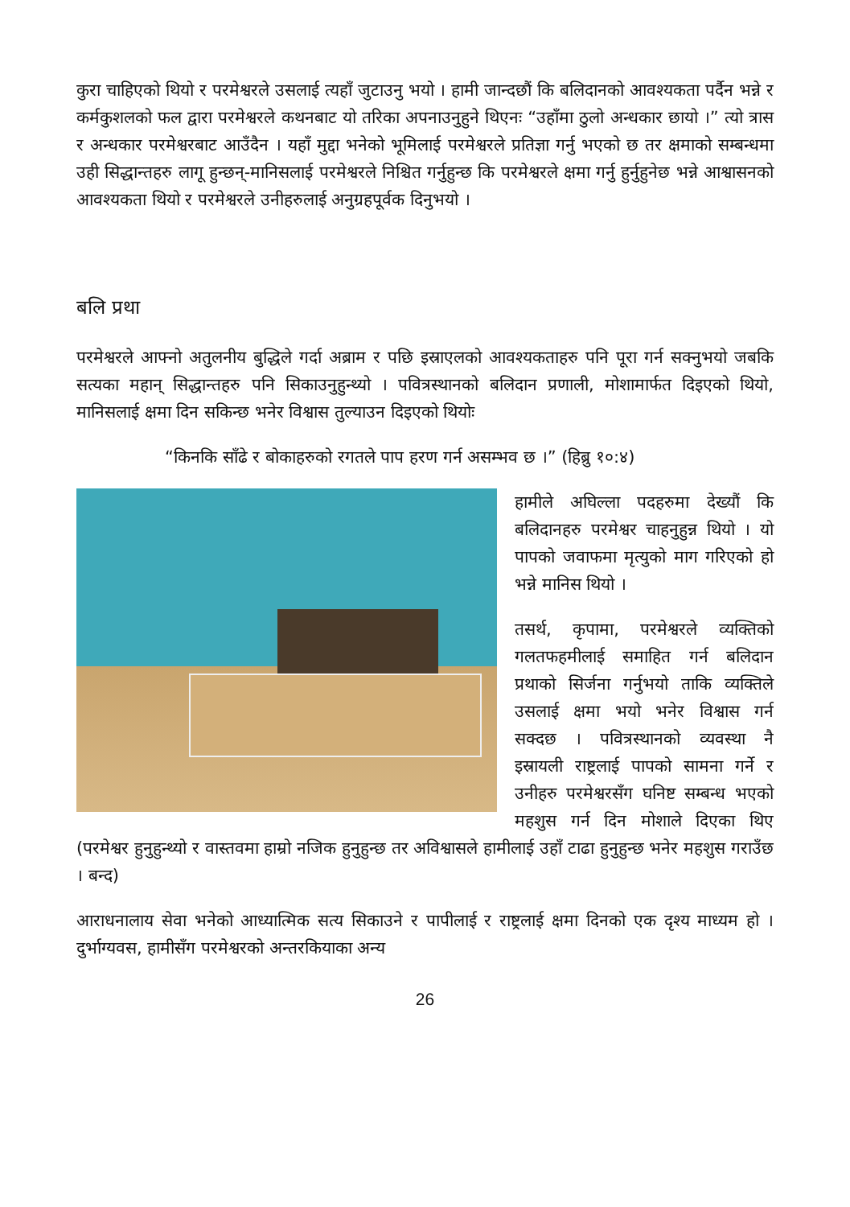कुरा चाहिएको थियो र परमेश्वरले उसलाई त्यहाँ जुटाउनु भयो । हामी जान्दछौं कि बलिदानको आवश्यकता पर्दैन भन्ने र कर्मकुशलको फल द्वारा परमेश्वरले कथनबाट यो तरिका अपनाउनुहुने थिएनः “उहाँमा ठुलो अन्धकार छायो ।” त्यो त्रास र अन्धकार परमेश्वरबाट आउँदैन । यहाँ मुद्दा भनेको भूमिलाई परमेश्वरले प्रतिज्ञा गर्नु भएको छ तर क्षमाको सम्बन्धमा उही सिद्धान्तहरु लागू हुन्छन्-मानिसलाई परमेश्वरले निश्चित गर्नुहुन्छ कि परमेश्वरले क्षमा गर्नु हुर्नुहुनेछ भन्ने आश्वासनको आवश्यकता थियो र परमेश्वरले उनीहरुलाई अनुग्रहपूर्वक दिनुभयो ।
बलि प्रथा
परमेश्वरले आफ्नो अतुलनीय बुद्धिले गर्दा अब्राम र पछि इस्राएलको आवश्यकताहरु पनि पूरा गर्न सक्नुभयो जबकि सत्यका महान् सिद्धान्तहरु पनि सिकाउनुहुन्थ्यो । पवित्रस्थानको बलिदान प्रणाली, मोशामार्फत दिइएको थियो, मानिसलाई क्षमा दिन सकिन्छ भनेर विश्वास तुल्याउन दिइएको थियोः
“किनकि साँढे र बोकाहरुको रगतले पाप हरण गर्न असम्भव छ ।” (हिब्रु १०:४)
हामीले अघिल्ला पदहरुमा देख्यौं कि बलिदानहरु परमेश्वर चाहनुहुन्न थियो । यो पापको जवाफमा मृत्युको माग गरिएको हो भन्ने मानिस थियो ।
तसर्थ, कृपामा, परमेश्वरले व्यक्तिको गलतफहमीलाई समाहित गर्न बलिदान प्रथाको सिर्जना गर्नुभयो ताकि व्यक्तिले उसलाई क्षमा भयो भनेर विश्वास गर्न सक्दछ । पवित्रस्थानको व्यवस्था नै इस्रायली राष्ट्रलाई पापको सामना गर्ने र उनीहरु परमेश्वरसँग घनिष्ट सम्बन्ध भएको महशुस गर्न दिन मोशाले दिएका थिए (परमेश्वर हुनुहुन्थ्यो र वास्तवमा हाम्रो नजिक हुनुहुन्छ तर अविश्वासले हामीलाई उहाँ टाढा हुनुहुन्छ भनेर महशुस गराउँछ । बन्द)
आराधनालाय सेवा भनेको आध्यात्मिक सत्य सिकाउने र पापीलाई र राष्ट्रलाई क्षमा दिनको एक दृश्य माध्यम हो । दुर्भाग्यवस, हामीसँग परमेश्वरको अन्तरकियाका अन्य
26